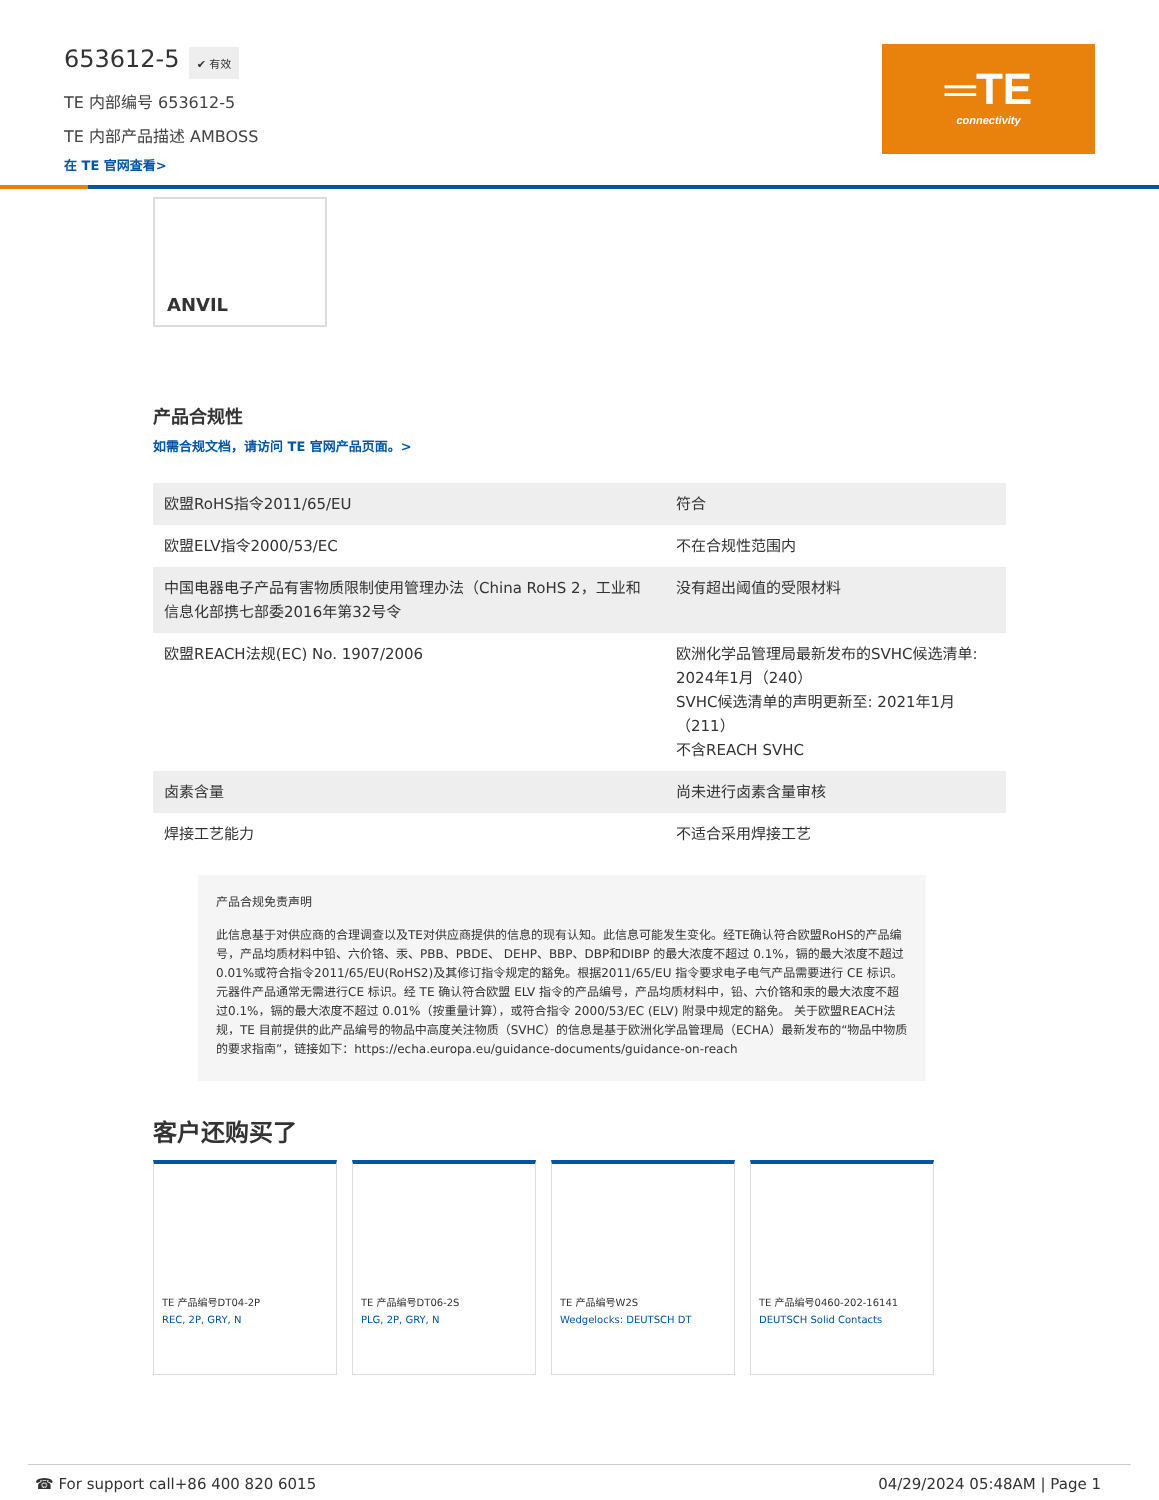653612-5
✔ 有效
TE 内部编号 653612-5
TE 内部产品描述 AMBOSS
在 TE 官网查看>
═TE
connectivity
ANVIL
产品合规性
如需合规文档，请访问 TE 官网产品页面。>
| 欧盟RoHS指令2011/65/EU | 符合 |
| 欧盟ELV指令2000/53/EC | 不在合规性范围内 |
| 中国电器电子产品有害物质限制使用管理办法（China RoHS 2，工业和信息化部携七部委2016年第32号令 | 没有超出阈值的受限材料 |
| 欧盟REACH法规(EC) No. 1907/2006 | 欧洲化学品管理局最新发布的SVHC候选清单: 2024年1月（240） SVHC候选清单的声明更新至: 2021年1月（211） 不含REACH SVHC |
| 卤素含量 | 尚未进行卤素含量审核 |
| 焊接工艺能力 | 不适合采用焊接工艺 |
产品合规免责声明
此信息基于对供应商的合理调查以及TE对供应商提供的信息的现有认知。此信息可能发生变化。经TE确认符合欧盟RoHS的产品编号，产品均质材料中铅、六价铬、汞、PBB、PBDE、 DEHP、BBP、DBP和DIBP 的最大浓度不超过 0.1%，镉的最大浓度不超过 0.01%或符合指令2011/65/EU(RoHS2)及其修订指令规定的豁免。根据2011/65/EU 指令要求电子电气产品需要进行 CE 标识。元器件产品通常无需进行CE 标识。经 TE 确认符合欧盟 ELV 指令的产品编号，产品均质材料中，铅、六价铬和汞的最大浓度不超过0.1%，镉的最大浓度不超过 0.01%（按重量计算），或符合指令 2000/53/EC (ELV) 附录中规定的豁免。 关于欧盟REACH法规，TE 目前提供的此产品编号的物品中高度关注物质（SVHC）的信息是基于欧洲化学品管理局（ECHA）最新发布的“物品中物质的要求指南”，链接如下：https://echa.europa.eu/guidance-documents/guidance-on-reach
客户还购买了
TE 产品编号DT04-2P
REC, 2P, GRY, N
TE 产品编号DT06-2S
PLG, 2P, GRY, N
TE 产品编号W2S
Wedgelocks: DEUTSCH DT
TE 产品编号0460-202-16141
DEUTSCH Solid Contacts
☎ For support call+86 400 820 6015 04/29/2024 05:48AM | Page 1